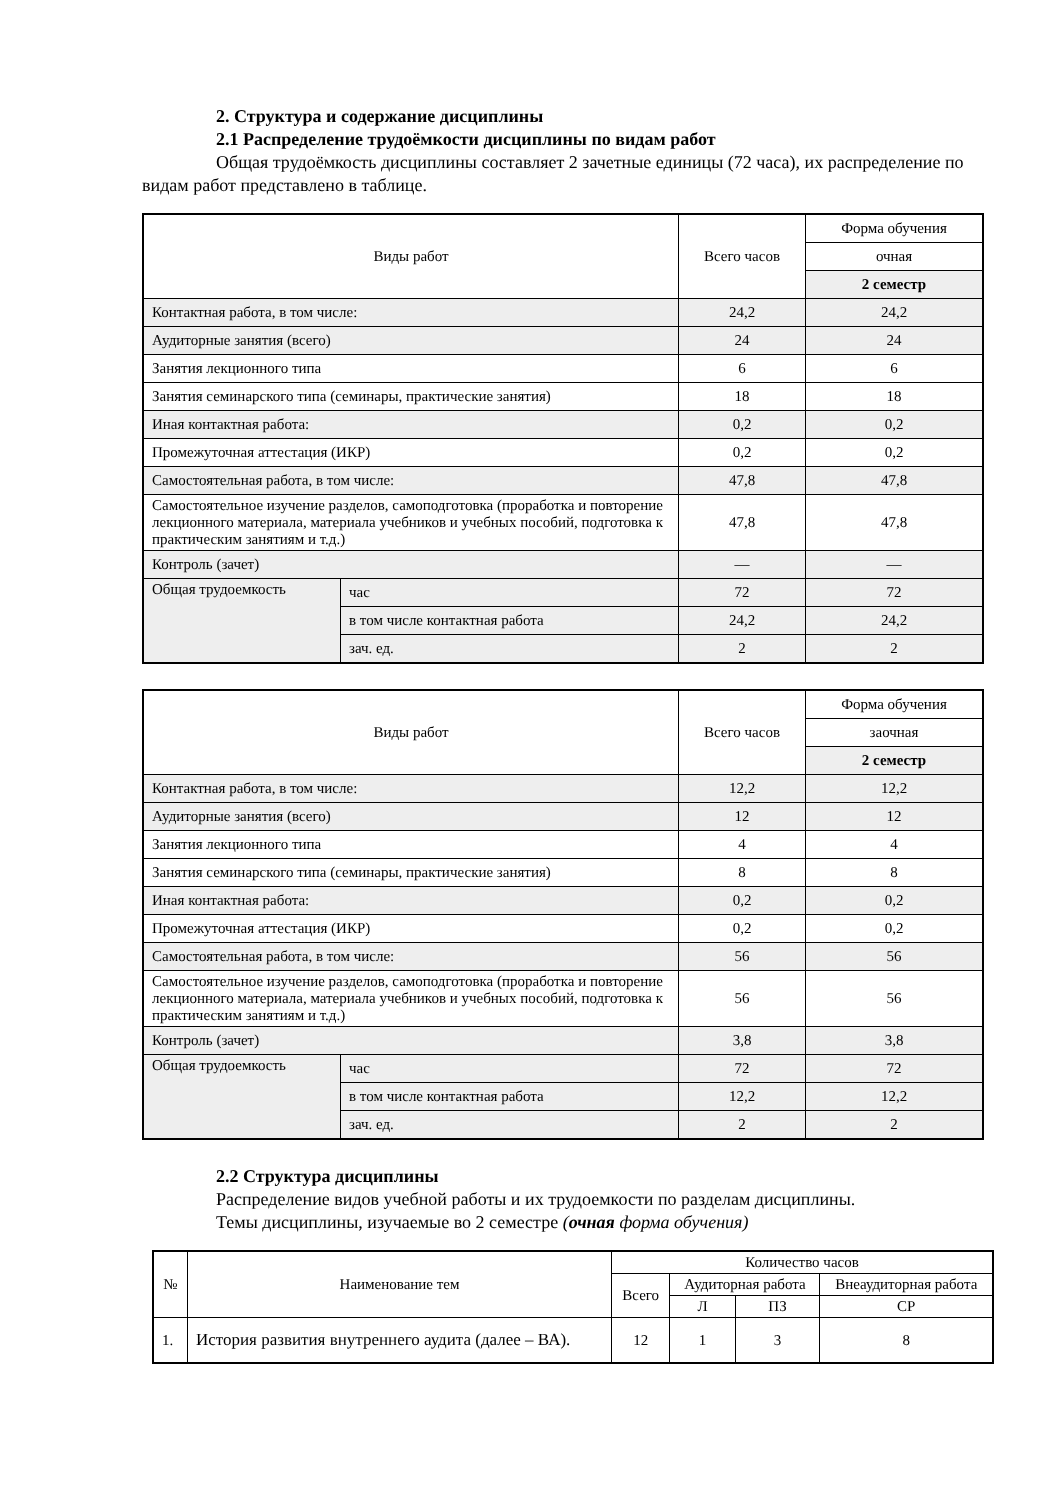2. Структура и содержание дисциплины
2.1 Распределение трудоёмкости дисциплины по видам работ
Общая трудоёмкость дисциплины составляет 2 зачетные единицы (72 часа), их распределение по видам работ представлено в таблице.
| Виды работ | | Всего часов | Форма обучения |
| --- | --- | --- | --- |
| | | | очная |
| | | | 2 семестр |
| Контактная работа, в том числе: | | 24,2 | 24,2 |
| Аудиторные занятия (всего) | | 24 | 24 |
| Занятия лекционного типа | | 6 | 6 |
| Занятия семинарского типа (семинары, практические занятия) | | 18 | 18 |
| Иная контактная работа: | | 0,2 | 0,2 |
| Промежуточная аттестация (ИКР) | | 0,2 | 0,2 |
| Самостоятельная работа, в том числе: | | 47,8 | 47,8 |
| Самостоятельное изучение разделов, самоподготовка (проработка и повторение лекционного материала, материала учебников и учебных пособий, подготовка к практическим занятиям и т.д.) | | 47,8 | 47,8 |
| Контроль (зачет) | | — | — |
| Общая трудоемкость | час | 72 | 72 |
| | в том числе контактная работа | 24,2 | 24,2 |
| | зач. ед. | 2 | 2 |
| Виды работ | | Всего часов | Форма обучения |
| --- | --- | --- | --- |
| | | | заочная |
| | | | 2 семестр |
| Контактная работа, в том числе: | | 12,2 | 12,2 |
| Аудиторные занятия (всего) | | 12 | 12 |
| Занятия лекционного типа | | 4 | 4 |
| Занятия семинарского типа (семинары, практические занятия) | | 8 | 8 |
| Иная контактная работа: | | 0,2 | 0,2 |
| Промежуточная аттестация (ИКР) | | 0,2 | 0,2 |
| Самостоятельная работа, в том числе: | | 56 | 56 |
| Самостоятельное изучение разделов, самоподготовка (проработка и повторение лекционного материала, материала учебников и учебных пособий, подготовка к практическим занятиям и т.д.) | | 56 | 56 |
| Контроль (зачет) | | 3,8 | 3,8 |
| Общая трудоемкость | час | 72 | 72 |
| | в том числе контактная работа | 12,2 | 12,2 |
| | зач. ед. | 2 | 2 |
2.2 Структура дисциплины
Распределение видов учебной работы и их трудоемкости по разделам дисциплины.
Темы дисциплины, изучаемые во 2 семестре (очная форма обучения)
| № | Наименование тем | Количество часов | | | |
| --- | --- | --- | --- | --- | --- |
| | | Всего | Аудиторная работа | | Внеаудиторная работа |
| | | | Л | ПЗ | СР |
| 1. | История развития внутреннего аудита (далее – ВА). | 12 | 1 | 3 | 8 |